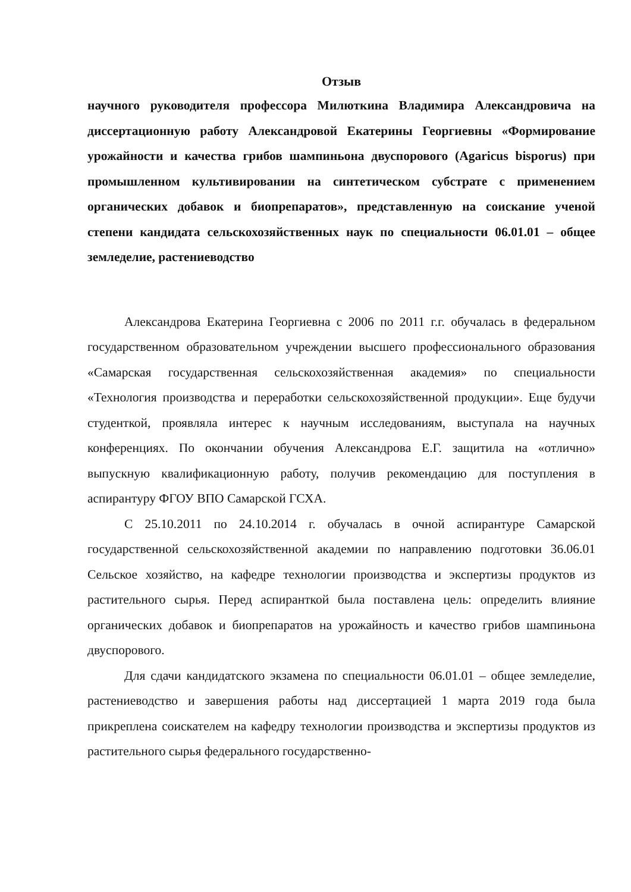Отзыв
научного руководителя профессора Милюткина Владимира Александровича на диссертационную работу Александровой Екатерины Георгиевны «Формирование урожайности и качества грибов шампиньона двуспорового (Agaricus bisporus) при промышленном культивировании на синтетическом субстрате с применением органических добавок и биопрепаратов», представленную на соискание ученой степени кандидата сельскохозяйственных наук по специальности 06.01.01 – общее земледелие, растениеводство
Александрова Екатерина Георгиевна с 2006 по 2011 г.г. обучалась в федеральном государственном образовательном учреждении высшего профессионального образования «Самарская государственная сельскохозяйственная академия» по специальности «Технология производства и переработки сельскохозяйственной продукции». Еще будучи студенткой, проявляла интерес к научным исследованиям, выступала на научных конференциях. По окончании обучения Александрова Е.Г. защитила на «отлично» выпускную квалификационную работу, получив рекомендацию для поступления в аспирантуру ФГОУ ВПО Самарской ГСХА.
С 25.10.2011 по 24.10.2014 г. обучалась в очной аспирантуре Самарской государственной сельскохозяйственной академии по направлению подготовки 36.06.01 Сельское хозяйство, на кафедре технологии производства и экспертизы продуктов из растительного сырья. Перед аспиранткой была поставлена цель: определить влияние органических добавок и биопрепаратов на урожайность и качество грибов шампиньона двуспорового.
Для сдачи кандидатского экзамена по специальности 06.01.01 – общее земледелие, растениеводство и завершения работы над диссертацией 1 марта 2019 года была прикреплена соискателем на кафедру технологии производства и экспертизы продуктов из растительного сырья федерального государственно-